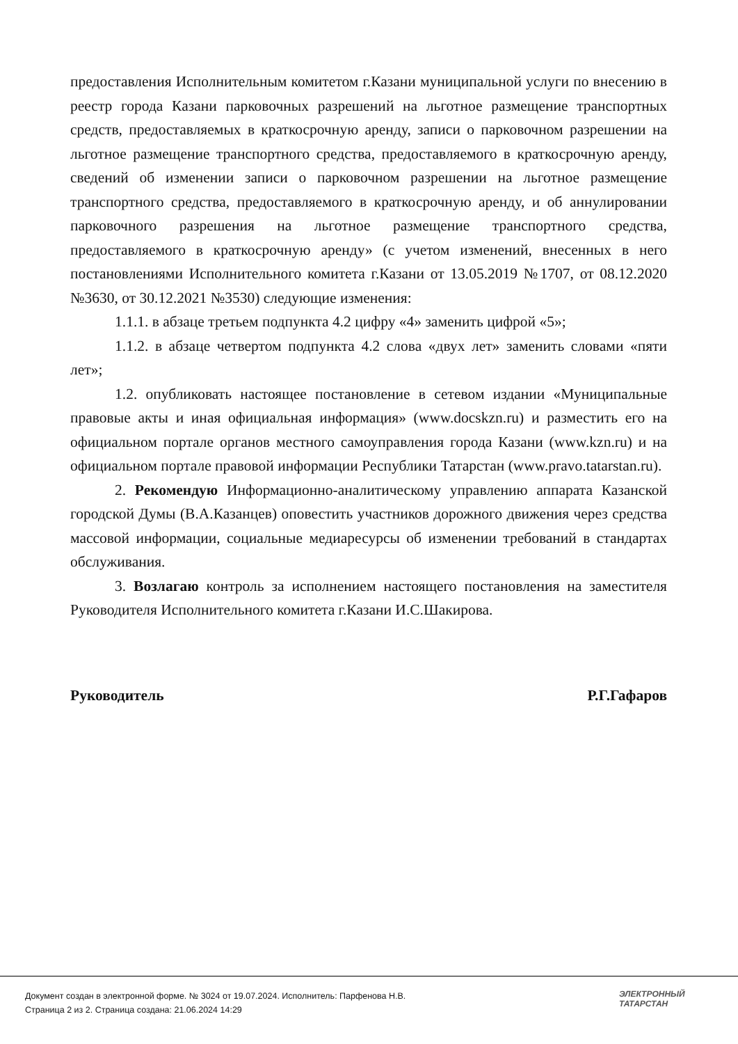предоставления Исполнительным комитетом г.Казани муниципальной услуги по внесению в реестр города Казани парковочных разрешений на льготное размещение транспортных средств, предоставляемых в краткосрочную аренду, записи о парковочном разрешении на льготное размещение транспортного средства, предоставляемого в краткосрочную аренду, сведений об изменении записи о парковочном разрешении на льготное размещение транспортного средства, предоставляемого в краткосрочную аренду, и об аннулировании парковочного разрешения на льготное размещение транспортного средства, предоставляемого в краткосрочную аренду» (с учетом изменений, внесенных в него постановлениями Исполнительного комитета г.Казани от 13.05.2019 №1707, от 08.12.2020 №3630, от 30.12.2021 №3530) следующие изменения:
1.1.1. в абзаце третьем подпункта 4.2 цифру «4» заменить цифрой «5»;
1.1.2. в абзаце четвертом подпункта 4.2 слова «двух лет» заменить словами «пяти лет»;
1.2. опубликовать настоящее постановление в сетевом издании «Муниципальные правовые акты и иная официальная информация» (www.docskzn.ru) и разместить его на официальном портале органов местного самоуправления города Казани (www.kzn.ru) и на официальном портале правовой информации Республики Татарстан (www.pravo.tatarstan.ru).
2. Рекомендую Информационно-аналитическому управлению аппарата Казанской городской Думы (В.А.Казанцев) оповестить участников дорожного движения через средства массовой информации, социальные медиаресурсы об изменении требований в стандартах обслуживания.
3. Возлагаю контроль за исполнением настоящего постановления на заместителя Руководителя Исполнительного комитета г.Казани И.С.Шакирова.
Руководитель Р.Г.Гафаров
Документ создан в электронной форме. № 3024 от 19.07.2024. Исполнитель: Парфенова Н.В.
Страница 2 из 2. Страница создана: 21.06.2024 14:29
ЭЛЕКТРОННЫЙ
ТАТАРСТАН